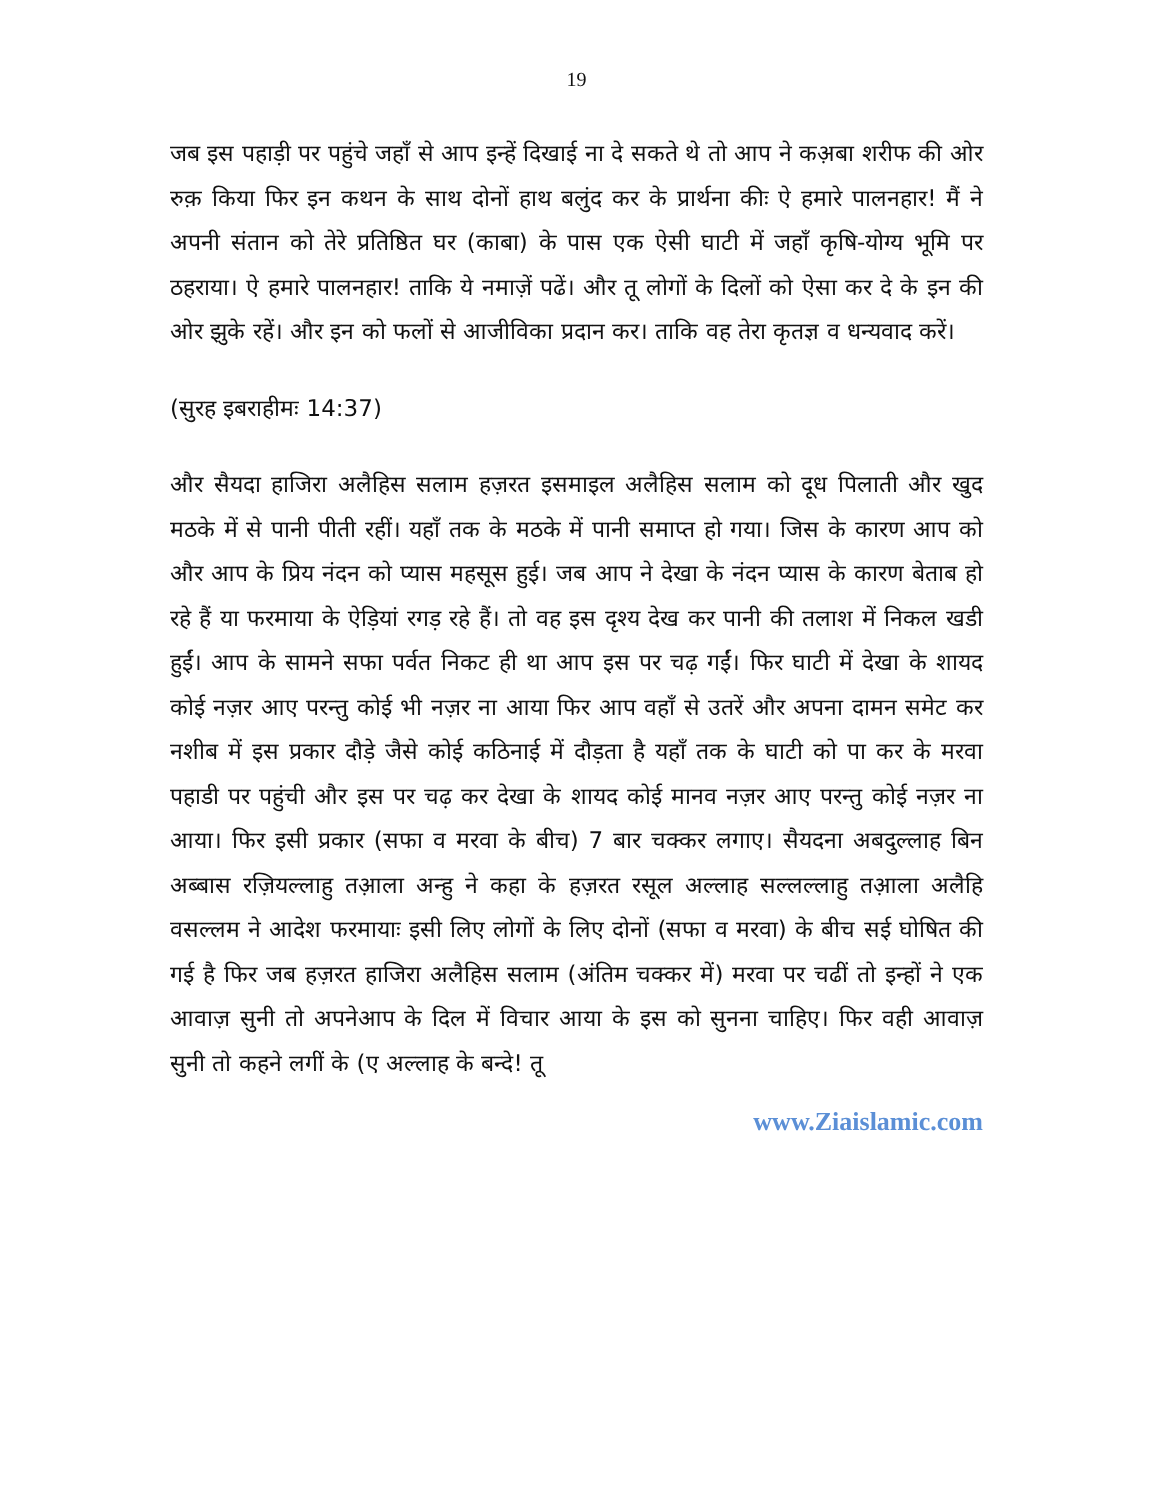19
जब इस पहाड़ी पर पहुंचे जहाँ से आप इन्हें दिखाई ना दे सकते थे तो आप ने कअ़बा शरीफ की ओर रुक़ किया फिर इन कथन के साथ दोनों हाथ बलुंद कर के प्रार्थना कीः ऐ हमारे पालनहार! मैं ने अपनी संतान को तेरे प्रतिष्ठित घर (काबा) के पास एक ऐसी घाटी में जहाँ कृषि-योग्य भूमि पर ठहराया। ऐ हमारे पालनहार! ताकि ये नमाज़ें पढें। और तू लोगों के दिलों को ऐसा कर दे के इन की ओर झुके रहें। और इन को फलों से आजीविका प्रदान कर। ताकि वह तेरा कृतज्ञ व धन्यवाद करें।
(सुरह इबराहीमः 14:37)
और सैयदा हाजिरा अलैहिस सलाम हज़रत इसमाइल अलैहिस सलाम को दूध पिलाती और खुद मठके में से पानी पीती रहीं। यहाँ तक के मठके में पानी समाप्त हो गया। जिस के कारण आप को और आप के प्रिय नंदन को प्यास महसूस हुई। जब आप ने देखा के नंदन प्यास के कारण बेताब हो रहे हैं या फरमाया के ऐड़ियां रगड़ रहे हैं। तो वह इस दृश्य देख कर पानी की तलाश में निकल खडी हुईं। आप के सामने सफा पर्वत निकट ही था आप इस पर चढ़ गईं। फिर घाटी में देखा के शायद कोई नज़र आए परन्तु कोई भी नज़र ना आया फिर आप वहाँ से उतरें और अपना दामन समेट कर नशीब में इस प्रकार दौड़े जैसे कोई कठिनाई में दौड़ता है यहाँ तक के घाटी को पा कर के मरवा पहाडी पर पहुंची और इस पर चढ़ कर देखा के शायद कोई मानव नज़र आए परन्तु कोई नज़र ना आया। फिर इसी प्रकार (सफा व मरवा के बीच) 7 बार चक्कर लगाए। सैयदना अबदुल्लाह बिन अब्बास रज़ियल्लाहु तआ़ला अन्हु ने कहा के हज़रत रसूल अल्लाह सल्लल्लाहु तआ़ला अलैहि वसल्लम ने आदेश फरमायाः इसी लिए लोगों के लिए दोनों (सफा व मरवा) के बीच सई घोषित की गई है फिर जब हज़रत हाजिरा अलैहिस सलाम (अंतिम चक्कर में) मरवा पर चढीं तो इन्हों ने एक आवाज़ सुनी तो अपनेआप के दिल में विचार आया के इस को सुनना चाहिए। फिर वही आवाज़ सुनी तो कहने लगीं के (ए अल्लाह के बन्दे! तू
www.Ziaislamic.com